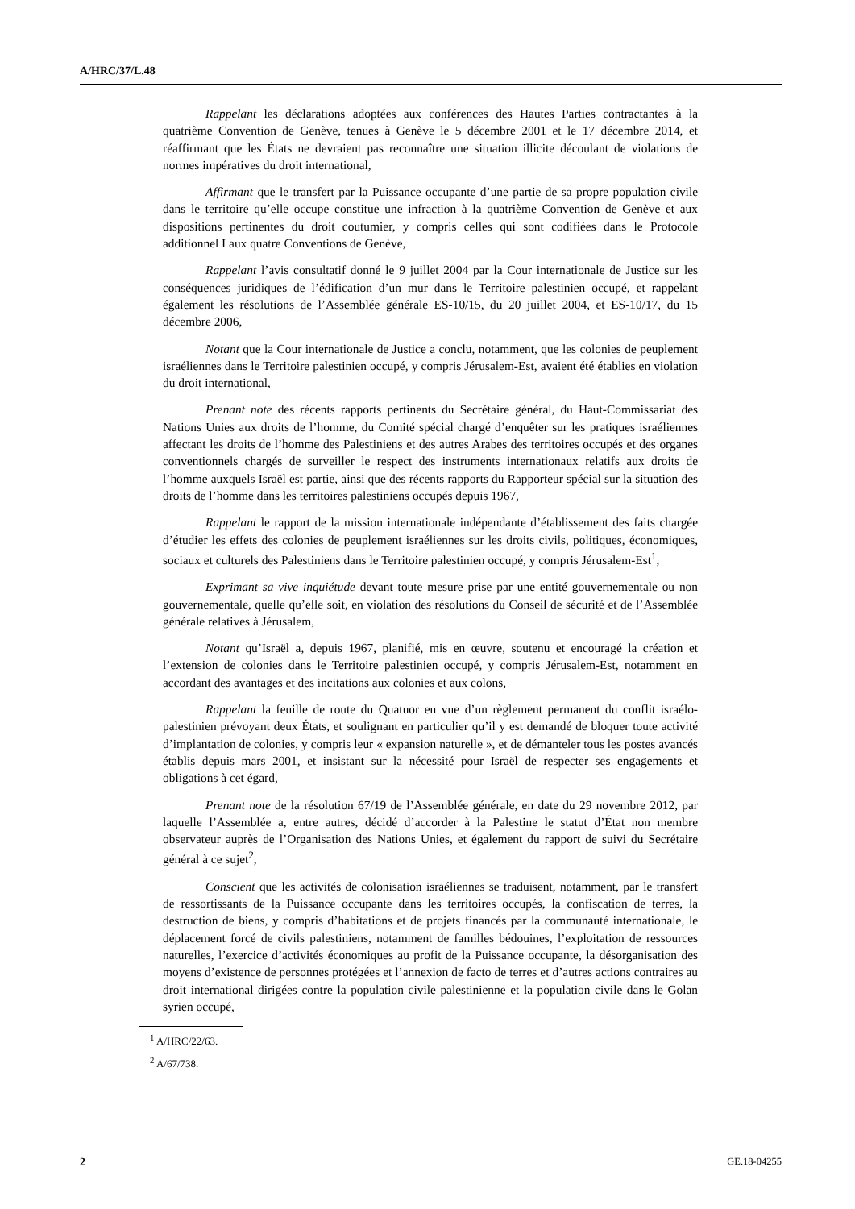A/HRC/37/L.48
Rappelant les déclarations adoptées aux conférences des Hautes Parties contractantes à la quatrième Convention de Genève, tenues à Genève le 5 décembre 2001 et le 17 décembre 2014, et réaffirmant que les États ne devraient pas reconnaître une situation illicite découlant de violations de normes impératives du droit international,
Affirmant que le transfert par la Puissance occupante d’une partie de sa propre population civile dans le territoire qu’elle occupe constitue une infraction à la quatrième Convention de Genève et aux dispositions pertinentes du droit coutumier, y compris celles qui sont codifiées dans le Protocole additionnel I aux quatre Conventions de Genève,
Rappelant l’avis consultatif donné le 9 juillet 2004 par la Cour internationale de Justice sur les conséquences juridiques de l’édification d’un mur dans le Territoire palestinien occupé, et rappelant également les résolutions de l’Assemblée générale ES-10/15, du 20 juillet 2004, et ES-10/17, du 15 décembre 2006,
Notant que la Cour internationale de Justice a conclu, notamment, que les colonies de peuplement israéliennes dans le Territoire palestinien occupé, y compris Jérusalem-Est, avaient été établies en violation du droit international,
Prenant note des récents rapports pertinents du Secrétaire général, du Haut-Commissariat des Nations Unies aux droits de l’homme, du Comité spécial chargé d’enquêter sur les pratiques israéliennes affectant les droits de l’homme des Palestiniens et des autres Arabes des territoires occupés et des organes conventionnels chargés de surveiller le respect des instruments internationaux relatifs aux droits de l’homme auxquels Israël est partie, ainsi que des récents rapports du Rapporteur spécial sur la situation des droits de l’homme dans les territoires palestiniens occupés depuis 1967,
Rappelant le rapport de la mission internationale indépendante d’établissement des faits chargée d’étudier les effets des colonies de peuplement israéliennes sur les droits civils, politiques, économiques, sociaux et culturels des Palestiniens dans le Territoire palestinien occupé, y compris Jérusalem-Est<sup>1</sup>,
Exprimant sa vive inquiétude devant toute mesure prise par une entité gouvernementale ou non gouvernementale, quelle qu’elle soit, en violation des résolutions du Conseil de sécurité et de l’Assemblée générale relatives à Jérusalem,
Notant qu’Israël a, depuis 1967, planifié, mis en œuvre, soutenu et encouragé la création et l’extension de colonies dans le Territoire palestinien occupé, y compris Jérusalem-Est, notamment en accordant des avantages et des incitations aux colonies et aux colons,
Rappelant la feuille de route du Quatuor en vue d’un règlement permanent du conflit israélo-palestinien prévoyant deux États, et soulignant en particulier qu’il y est demandé de bloquer toute activité d’implantation de colonies, y compris leur « expansion naturelle », et de démanteler tous les postes avancés établis depuis mars 2001, et insistant sur la nécessité pour Israël de respecter ses engagements et obligations à cet égard,
Prenant note de la résolution 67/19 de l’Assemblée générale, en date du 29 novembre 2012, par laquelle l’Assemblée a, entre autres, décidé d’accorder à la Palestine le statut d’État non membre observateur auprès de l’Organisation des Nations Unies, et également du rapport de suivi du Secrétaire général à ce sujet<sup>2</sup>,
Conscient que les activités de colonisation israéliennes se traduisent, notamment, par le transfert de ressortissants de la Puissance occupante dans les territoires occupés, la confiscation de terres, la destruction de biens, y compris d’habitations et de projets financés par la communauté internationale, le déplacement forcé de civils palestiniens, notamment de familles bédouines, l’exploitation de ressources naturelles, l’exercice d’activités économiques au profit de la Puissance occupante, la désorganisation des moyens d’existence de personnes protégées et l’annexion de facto de terres et d’autres actions contraires au droit international dirigées contre la population civile palestinienne et la population civile dans le Golan syrien occupé,
<sup>1</sup> A/HRC/22/63.
<sup>2</sup> A/67/738.
2 GE.18-04255